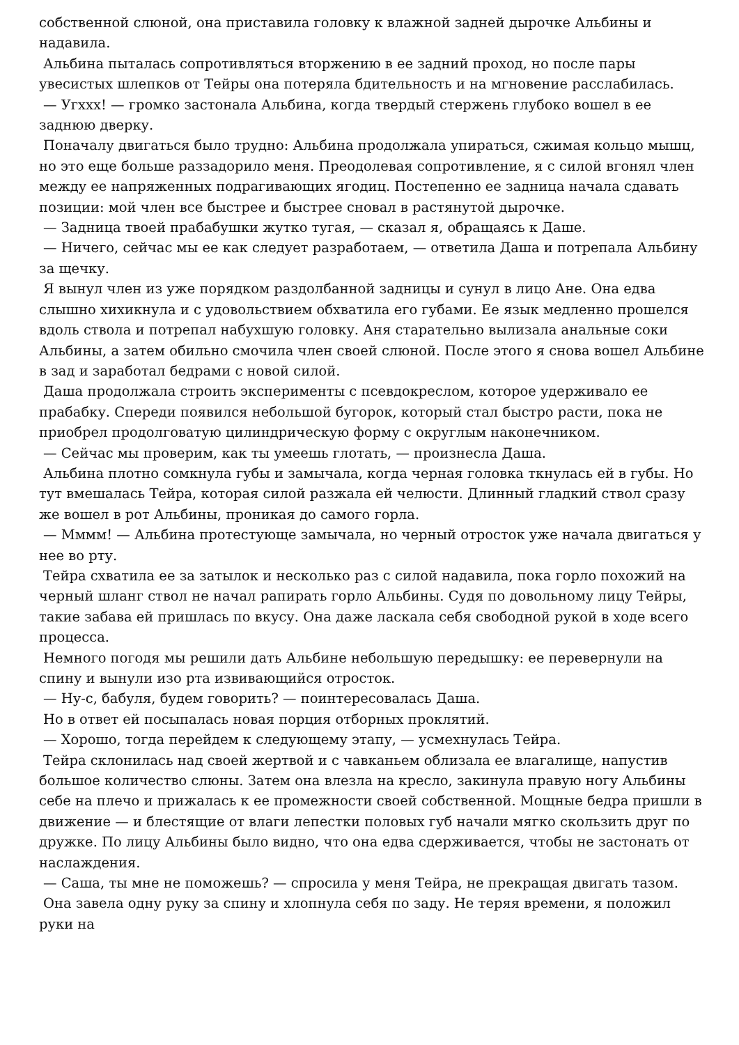собственной слюной, она приставила головку к влажной задней дырочке Альбины и надавила.
Альбина пыталась сопротивляться вторжению в ее задний проход, но после пары увесистых шлепков от Тейры она потеряла бдительность и на мгновение расслабилась.
— Угххх! — громко застонала Альбина, когда твердый стержень глубоко вошел в ее заднюю дверку.
Поначалу двигаться было трудно: Альбина продолжала упираться, сжимая кольцо мышц, но это еще больше раззадорило меня. Преодолевая сопротивление, я с силой вгонял член между ее напряженных подрагивающих ягодиц. Постепенно ее задница начала сдавать позиции: мой член все быстрее и быстрее сновал в растянутой дырочке.
— Задница твоей прабабушки жутко тугая, — сказал я, обращаясь к Даше.
— Ничего, сейчас мы ее как следует разработаем, — ответила Даша и потрепала Альбину за щечку.
Я вынул член из уже порядком раздолбанной задницы и сунул в лицо Ане. Она едва слышно хихикнула и с удовольствием обхватила его губами. Ее язык медленно прошелся вдоль ствола и потрепал набухшую головку. Аня старательно вылизала анальные соки Альбины, а затем обильно смочила член своей слюной. После этого я снова вошел Альбине в зад и заработал бедрами с новой силой.
Даша продолжала строить эксперименты с псевдокреслом, которое удерживало ее прабабку. Спереди появился небольшой бугорок, который стал быстро расти, пока не приобрел продолговатую цилиндрическую форму с округлым наконечником.
— Сейчас мы проверим, как ты умеешь глотать, — произнесла Даша.
Альбина плотно сомкнула губы и замычала, когда черная головка ткнулась ей в губы. Но тут вмешалась Тейра, которая силой разжала ей челюсти. Длинный гладкий ствол сразу же вошел в рот Альбины, проникая до самого горла.
— Мммм! — Альбина протестующе замычала, но черный отросток уже начала двигаться у нее во рту.
Тейра схватила ее за затылок и несколько раз с силой надавила, пока горло похожий на черный шланг ствол не начал рапирать горло Альбины. Судя по довольному лицу Тейры, такие забава ей пришлась по вкусу. Она даже ласкала себя свободной рукой в ходе всего процесса.
Немного погодя мы решили дать Альбине небольшую передышку: ее перевернули на спину и вынули изо рта извивающийся отросток.
— Ну-с, бабуля, будем говорить? — поинтересовалась Даша.
Но в ответ ей посыпалась новая порция отборных проклятий.
— Хорошо, тогда перейдем к следующему этапу, — усмехнулась Тейра.
Тейра склонилась над своей жертвой и с чавканьем облизала ее влагалище, напустив большое количество слюны. Затем она влезла на кресло, закинула правую ногу Альбины себе на плечо и прижалась к ее промежности своей собственной. Мощные бедра пришли в движение — и блестящие от влаги лепестки половых губ начали мягко скользить друг по дружке. По лицу Альбины было видно, что она едва сдерживается, чтобы не застонать от наслаждения.
— Саша, ты мне не поможешь? — спросила у меня Тейра, не прекращая двигать тазом.
Она завела одну руку за спину и хлопнула себя по заду. Не теряя времени, я положил руки на